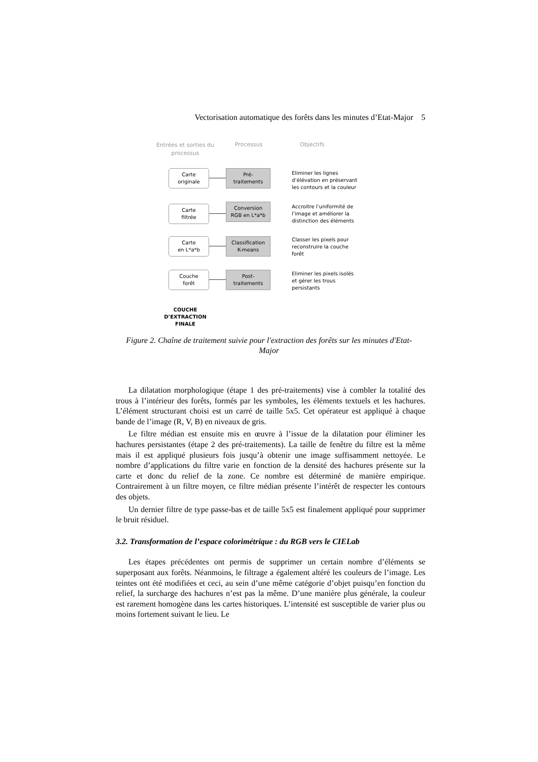Vectorisation automatique des forêts dans les minutes d’Etat-Major 5
Entrées et sorties du processus
Processus Objectifs
Carte
originale
Pré-
traitements
Eliminer les lignes
d’élévation en préservant
les contours et la couleur
Carte
filtrée
Conversion
RGB en L*a*b
Accroitre l’uniformité de
l’image et améliorer la
distinction des éléments
Carte
en L*a*b
Classification
K-means
Classer les pixels pour
reconstruire la couche
forêt
Couche
forêt
Post-
traitements
Eliminer les pixels isolés
et gérer les trous
persistants
COUCHE D’EXTRACTION FINALE
Figure 2. Chaîne de traitement suivie pour l'extraction des forêts sur les minutes d'Etat-Major
La dilatation morphologique (étape 1 des pré-traitements) vise à combler la totalité des trous à l’intérieur des forêts, formés par les symboles, les éléments textuels et les hachures. L’élément structurant choisi est un carré de taille 5x5. Cet opérateur est appliqué à chaque bande de l’image (R, V, B) en niveaux de gris.
Le filtre médian est ensuite mis en œuvre à l’issue de la dilatation pour éliminer les hachures persistantes (étape 2 des pré-traitements). La taille de fenêtre du filtre est la même mais il est appliqué plusieurs fois jusqu’à obtenir une image suffisamment nettoyée. Le nombre d’applications du filtre varie en fonction de la densité des hachures présente sur la carte et donc du relief de la zone. Ce nombre est déterminé de manière empirique. Contrairement à un filtre moyen, ce filtre médian présente l’intérêt de respecter les contours des objets.
Un dernier filtre de type passe-bas et de taille 5x5 est finalement appliqué pour supprimer le bruit résiduel.
3.2. Transformation de l’espace colorimétrique : du RGB vers le CIELab
Les étapes précédentes ont permis de supprimer un certain nombre d’éléments se superposant aux forêts. Néanmoins, le filtrage a également altéré les couleurs de l’image. Les teintes ont été modifiées et ceci, au sein d’une même catégorie d’objet puisqu’en fonction du relief, la surcharge des hachures n’est pas la même. D’une manière plus générale, la couleur est rarement homogène dans les cartes historiques. L’intensité est susceptible de varier plus ou moins fortement suivant le lieu. Le